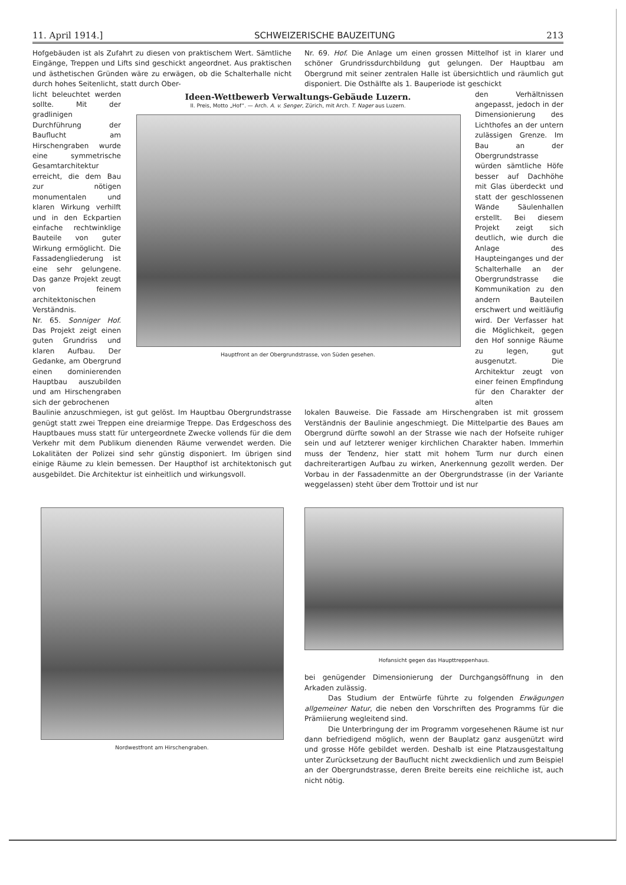11. April 1914.] SCHWEIZERISCHE BAUZEITUNG 213
Hofgebäuden ist als Zufahrt zu diesen von praktischem Wert. Sämtliche Eingänge, Treppen und Lifts sind geschickt angeordnet. Aus praktischen und ästhetischen Gründen wäre zu erwägen, ob die Schalterhalle nicht durch hohes Seitenlicht, statt durch Ober-
Nr. 69. Hof. Die Anlage um einen grossen Mittelhof ist in klarer und schöner Grundrissdurchbildung gut gelungen. Der Hauptbau am Obergrund mit seiner zentralen Halle ist übersichtlich und räumlich gut disponiert. Die Osthälfte als 1. Bauperiode ist geschickt
licht beleuchtet werden sollte. Mit der gradlinigen Durchführung der Bauflucht am Hirschengraben wurde eine symmetrische Gesamtarchitektur erreicht, die dem Bau zur nötigen monumentalen und klaren Wirkung verhilft und in den Eckpartien einfache rechtwinklige Bauteile von guter Wirkung ermöglicht. Die Fassadengliederung ist eine sehr gelungene. Das ganze Projekt zeugt von feinem architektonischen Verständnis.
Nr. 65. Sonniger Hof. Das Projekt zeigt einen guten Grundriss und klaren Aufbau. Der Gedanke, am Obergrund einen dominierenden Hauptbau auszubilden und am Hirschengraben sich der gebrochenen
Ideen-Wettbewerb Verwaltungs-Gebäude Luzern.
II. Preis, Motto „Hof“. — Arch. A. v. Senger, Zürich, mit Arch. T. Nager aus Luzern.
Hauptfront an der Obergrundstrasse, von Süden gesehen.
den Verhältnissen angepasst, jedoch in der Dimensionierung des Lichthofes an der untern zulässigen Grenze. Im Bau an der Obergrundstrasse würden sämtliche Höfe besser auf Dachhöhe mit Glas überdeckt und statt der geschlossenen Wände Säulenhallen erstellt. Bei diesem Projekt zeigt sich deutlich, wie durch die Anlage des Haupteinganges und der Schalterhalle an der Obergrundstrasse die Kommunikation zu den andern Bauteilen erschwert und weitläufig wird. Der Verfasser hat die Möglichkeit, gegen den Hof sonnige Räume zu legen, gut ausgenutzt. Die Architektur zeugt von einer feinen Empfindung für den Charakter der alten
Baulinie anzuschmiegen, ist gut gelöst. Im Hauptbau Obergrundstrasse genügt statt zwei Treppen eine dreiarmige Treppe. Das Erdgeschoss des Hauptbaues muss statt für untergeordnete Zwecke vollends für die dem Verkehr mit dem Publikum dienenden Räume verwendet werden. Die Lokalitäten der Polizei sind sehr günstig disponiert. Im übrigen sind einige Räume zu klein bemessen. Der Haupthof ist architektonisch gut ausgebildet. Die Architektur ist einheitlich und wirkungsvoll.
lokalen Bauweise. Die Fassade am Hirschengraben ist mit grossem Verständnis der Baulinie angeschmiegt. Die Mittelpartie des Baues am Obergrund dürfte sowohl an der Strasse wie nach der Hofseite ruhiger sein und auf letzterer weniger kirchlichen Charakter haben. Immerhin muss der Tendenz, hier statt mit hohem Turm nur durch einen dachreiterartigen Aufbau zu wirken, Anerkennung gezollt werden. Der Vorbau in der Fassadenmitte an der Obergrundstrasse (in der Variante weggelassen) steht über dem Trottoir und ist nur
Nordwestfront am Hirschengraben.
Hofansicht gegen das Haupttreppenhaus.
bei genügender Dimensionierung der Durchgangsöffnung in den Arkaden zulässig.
Das Studium der Entwürfe führte zu folgenden Erwägungen allgemeiner Natur, die neben den Vorschriften des Programms für die Prämiierung wegleitend sind.
Die Unterbringung der im Programm vorgesehenen Räume ist nur dann befriedigend möglich, wenn der Bauplatz ganz ausgenützt wird und grosse Höfe gebildet werden. Deshalb ist eine Platzausgestaltung unter Zurücksetzung der Bauflucht nicht zweckdienlich und zum Beispiel an der Obergrundstrasse, deren Breite bereits eine reichliche ist, auch nicht nötig.